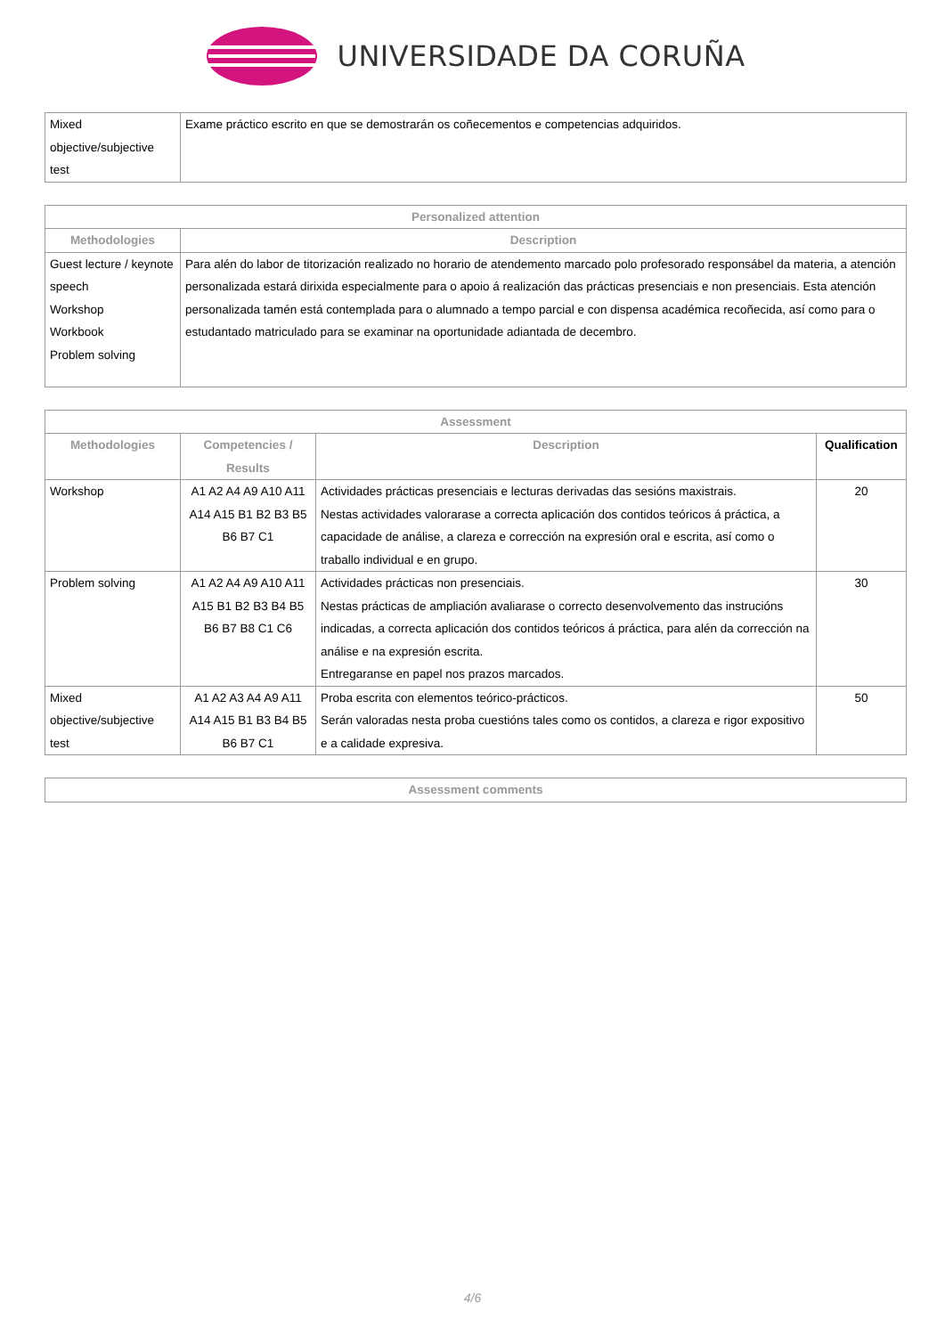UNIVERSIDADE DA CORUÑA
| Mixed objective/subjective test | Exame práctico escrito en que se demostrarán os coñecementos e competencias adquiridos. |
| Personalized attention | |
| --- | --- |
| Methodologies | Description |
| Guest lecture / keynote speech Workshop Workbook Problem solving | Para alén do labor de titorización realizado no horario de atendemento marcado polo profesorado responsábel da materia, a atención personalizada estará dirixida especialmente para o apoio á realización das prácticas presenciais e non presenciais. Esta atención personalizada tamén está contemplada para o alumnado a tempo parcial e con dispensa académica recoñecida, así como para o estudantado matriculado para se examinar na oportunidade adiantada de decembro. |
| Assessment | | | |
| --- | --- | --- | --- |
| Methodologies | Competencies / Results | Description | Qualification |
| Workshop | A1 A2 A4 A9 A10 A11 A14 A15 B1 B2 B3 B5 B6 B7 C1 | Actividades prácticas presenciais e lecturas derivadas das sesións maxistrais. Nestas actividades valorarase a correcta aplicación dos contidos teóricos á práctica, a capacidade de análise, a clareza e corrección na expresión oral e escrita, así como o traballo individual e en grupo. | 20 |
| Problem solving | A1 A2 A4 A9 A10 A11 A15 B1 B2 B3 B4 B5 B6 B7 B8 C1 C6 | Actividades prácticas non presenciais. Nestas prácticas de ampliación avaliarase o correcto desenvolvemento das instrucións indicadas, a correcta aplicación dos contidos teóricos á práctica, para alén da corrección na análise e na expresión escrita. Entregaranse en papel nos prazos marcados. | 30 |
| Mixed objective/subjective test | A1 A2 A3 A4 A9 A11 A14 A15 B1 B3 B4 B5 B6 B7 C1 | Proba escrita con elementos teórico-prácticos. Serán valoradas nesta proba cuestións tales como os contidos, a clareza e rigor expositivo e a calidade expresiva. | 50 |
| Assessment comments |
| --- |
4/6